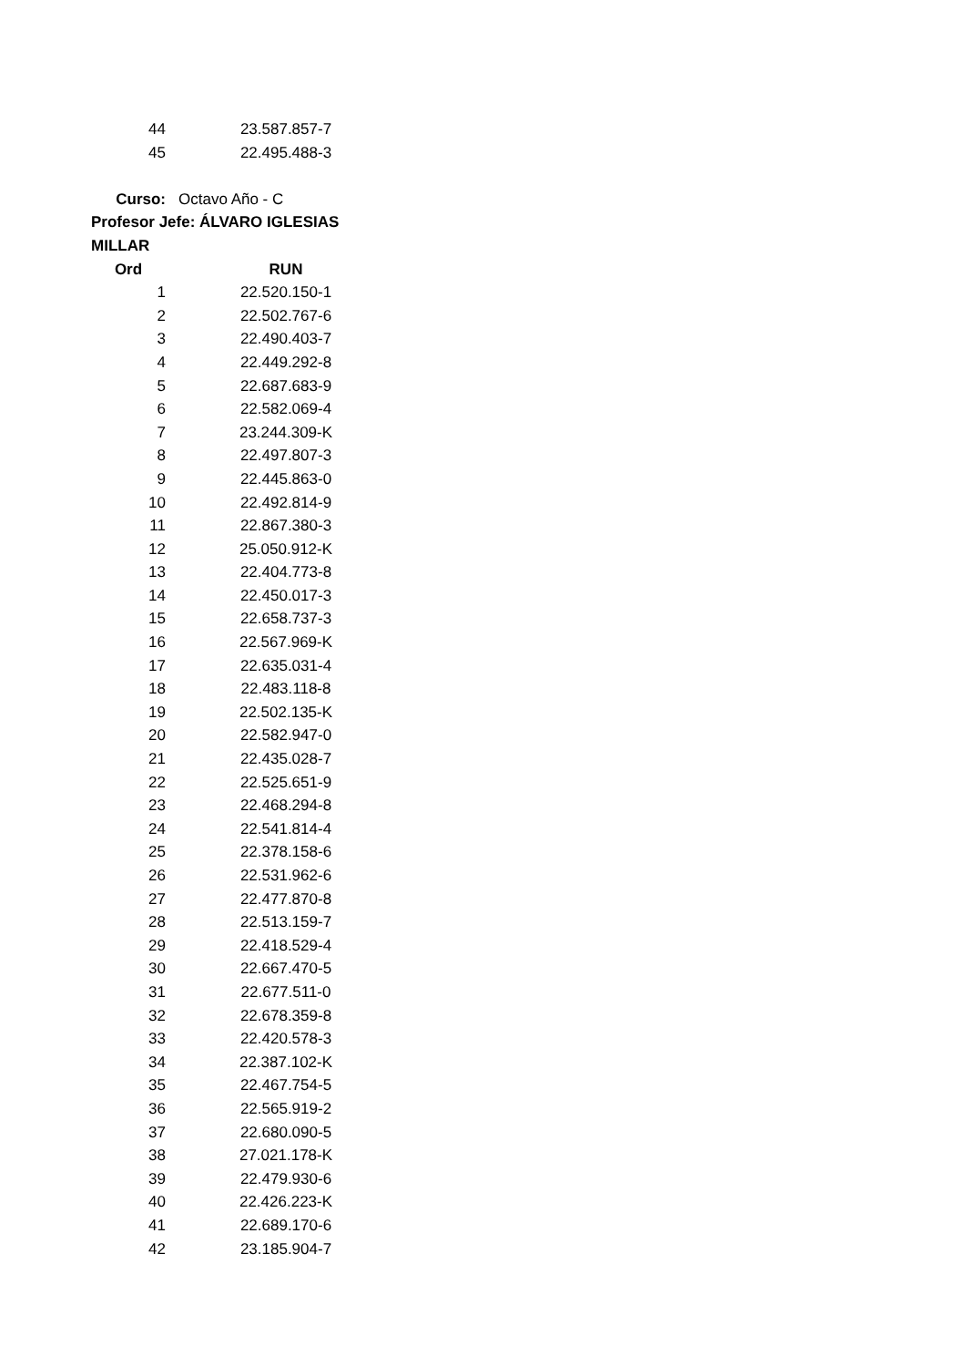| 44 | 23.587.857-7 |
| 45 | 22.495.488-3 |
| Curso: | Octavo Año - C |
| Profesor Jefe: ÁLVARO IGLESIAS MILLAR | |
| Ord | RUN |
| 1 | 22.520.150-1 |
| 2 | 22.502.767-6 |
| 3 | 22.490.403-7 |
| 4 | 22.449.292-8 |
| 5 | 22.687.683-9 |
| 6 | 22.582.069-4 |
| 7 | 23.244.309-K |
| 8 | 22.497.807-3 |
| 9 | 22.445.863-0 |
| 10 | 22.492.814-9 |
| 11 | 22.867.380-3 |
| 12 | 25.050.912-K |
| 13 | 22.404.773-8 |
| 14 | 22.450.017-3 |
| 15 | 22.658.737-3 |
| 16 | 22.567.969-K |
| 17 | 22.635.031-4 |
| 18 | 22.483.118-8 |
| 19 | 22.502.135-K |
| 20 | 22.582.947-0 |
| 21 | 22.435.028-7 |
| 22 | 22.525.651-9 |
| 23 | 22.468.294-8 |
| 24 | 22.541.814-4 |
| 25 | 22.378.158-6 |
| 26 | 22.531.962-6 |
| 27 | 22.477.870-8 |
| 28 | 22.513.159-7 |
| 29 | 22.418.529-4 |
| 30 | 22.667.470-5 |
| 31 | 22.677.511-0 |
| 32 | 22.678.359-8 |
| 33 | 22.420.578-3 |
| 34 | 22.387.102-K |
| 35 | 22.467.754-5 |
| 36 | 22.565.919-2 |
| 37 | 22.680.090-5 |
| 38 | 27.021.178-K |
| 39 | 22.479.930-6 |
| 40 | 22.426.223-K |
| 41 | 22.689.170-6 |
| 42 | 23.185.904-7 |